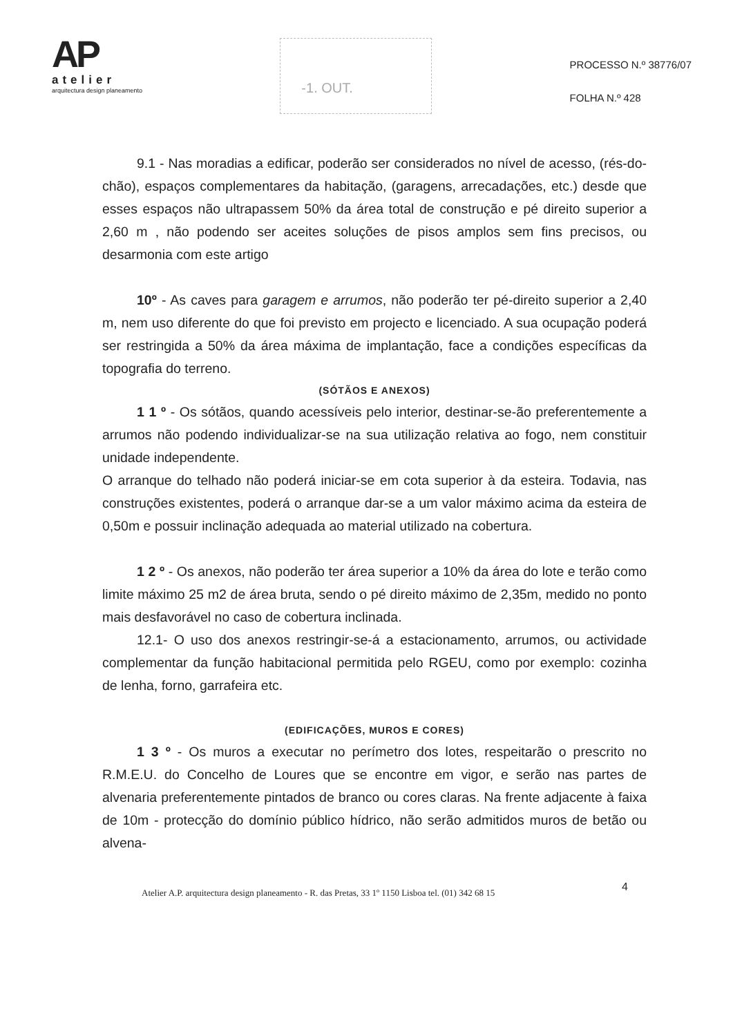AP
atelier
arquitectura design planeamento
-1. OUT.
PROCESSO N.º 38776/07
FOLHA N.º 428
9.1 - Nas moradias a edificar, poderão ser considerados no nível de acesso, (rés-do-chão), espaços complementares da habitação, (garagens, arrecadações, etc.) desde que esses espaços não ultrapassem 50% da área total de construção e pé direito superior a 2,60 m , não podendo ser aceites soluções de pisos amplos sem fins precisos, ou desarmonia com este artigo
10º - As caves para garagem e arrumos, não poderão ter pé-direito superior a 2,40 m, nem uso diferente do que foi previsto em projecto e licenciado. A sua ocupação poderá ser restringida a 50% da área máxima de implantação, face a condições específicas da topografia do terreno.
(SÓTÃOS E ANEXOS)
1 1 º - Os sótãos, quando acessíveis pelo interior, destinar-se-ão preferentemente a arrumos não podendo individualizar-se na sua utilização relativa ao fogo, nem constituir unidade independente.
O arranque do telhado não poderá iniciar-se em cota superior à da esteira. Todavia, nas construções existentes, poderá o arranque dar-se a um valor máximo acima da esteira de 0,50m e possuir inclinação adequada ao material utilizado na cobertura.
1 2 º - Os anexos, não poderão ter área superior a 10% da área do lote e terão como limite máximo 25 m2 de área bruta, sendo o pé direito máximo de 2,35m, medido no ponto mais desfavorável no caso de cobertura inclinada.
12.1- O uso dos anexos restringir-se-á a estacionamento, arrumos, ou actividade complementar da função habitacional permitida pelo RGEU, como por exemplo: cozinha de lenha, forno, garrafeira etc.
(EDIFICAÇÕES, MUROS E CORES)
1 3 º - Os muros a executar no perímetro dos lotes, respeitarão o prescrito no R.M.E.U. do Concelho de Loures que se encontre em vigor, e serão nas partes de alvenaria preferentemente pintados de branco ou cores claras. Na frente adjacente à faixa de 10m - protecção do domínio público hídrico, não serão admitidos muros de betão ou alvena-
Atelier A.P. arquitectura design planeamento - R. das Pretas, 33 1º 1150 Lisboa tel. (01) 342 68 15
4